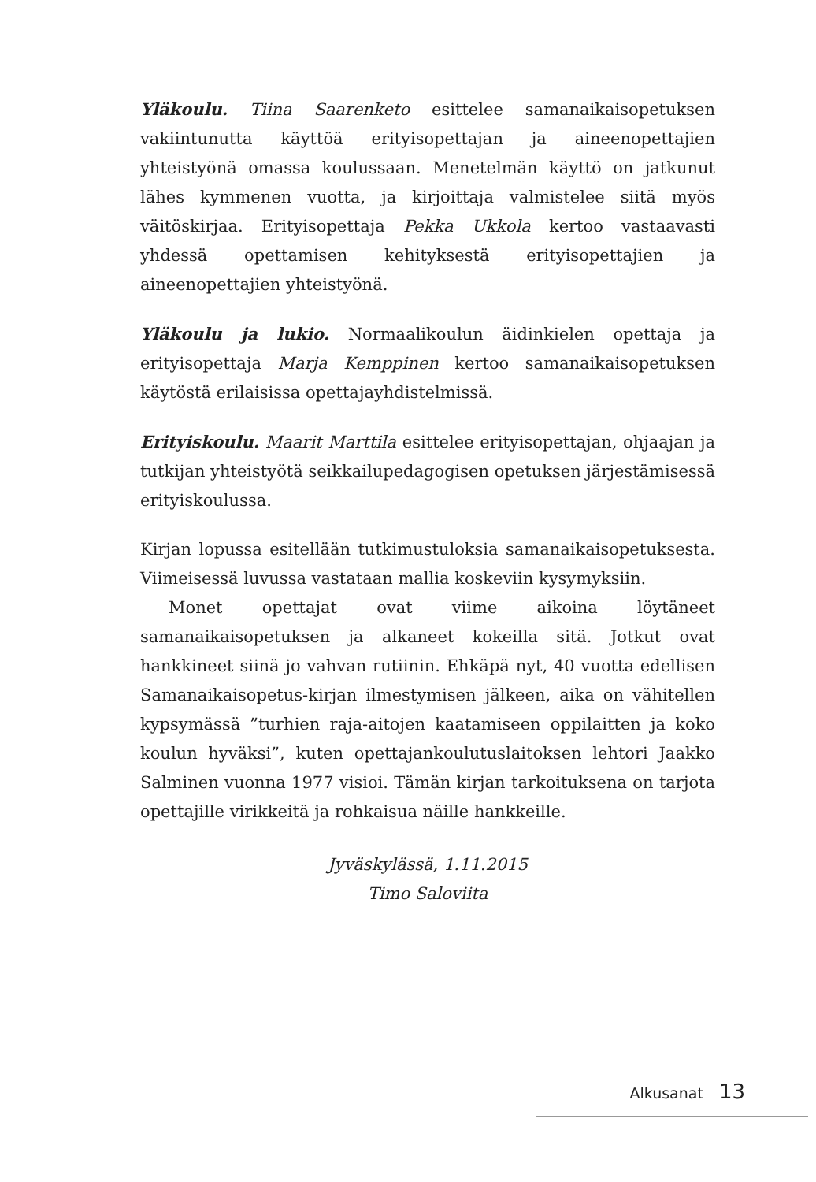Yläkoulu. Tiina Saarenketo esittelee samanaikaisopetuksen vakiintunutta käyttöä erityisopettajan ja aineenopettajien yhteistyönä omassa koulussaan. Menetelmän käyttö on jatkunut lähes kymmenen vuotta, ja kirjoittaja valmistelee siitä myös väitöskirjaa. Erityisopettaja Pekka Ukkola kertoo vastaavasti yhdessä opettamisen kehityksestä erityisopettajien ja aineenopettajien yhteistyönä.
Yläkoulu ja lukio. Normaalikoulun äidinkielen opettaja ja erityisopettaja Marja Kemppinen kertoo samanaikaisopetuksen käytöstä erilaisissa opettajayhdistelmissä.
Erityiskoulu. Maarit Marttila esittelee erityisopettajan, ohjaajan ja tutkijan yhteistyötä seikkailupedagogisen opetuksen järjestämisessä erityiskoulussa.
Kirjan lopussa esitellään tutkimustuloksia samanaikaisopetuksesta. Viimeisessä luvussa vastataan mallia koskeviin kysymyksiin.
Monet opettajat ovat viime aikoina löytäneet samanaikaisopetuksen ja alkaneet kokeilla sitä. Jotkut ovat hankkineet siinä jo vahvan rutiinin. Ehkäpä nyt, 40 vuotta edellisen Samanaikaisopetus-kirjan ilmestymisen jälkeen, aika on vähitellen kypsymässä ”turhien raja-aitojen kaatamiseen oppilaitten ja koko koulun hyväksi”, kuten opettajankoulutuslaitoksen lehtori Jaakko Salminen vuonna 1977 visioi. Tämän kirjan tarkoituksena on tarjota opettajille virikkeitä ja rohkaisua näille hankkeille.
Jyväskylässä, 1.11.2015
Timo Saloviita
Alkusanat 13